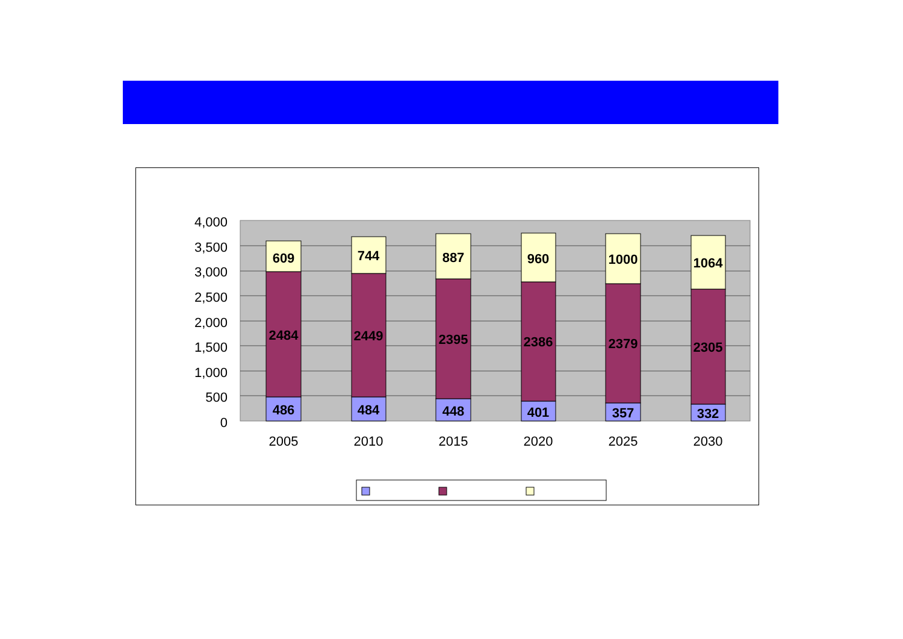4,000
3,500
3,000
2,500
2,000
1,500
1,000
500
0
486
2484
609
484
2449
744
448
2395
887
401
2386
960
357
2379
1000
332
2305
1064
2005
2010
2015
2020
2025
2030